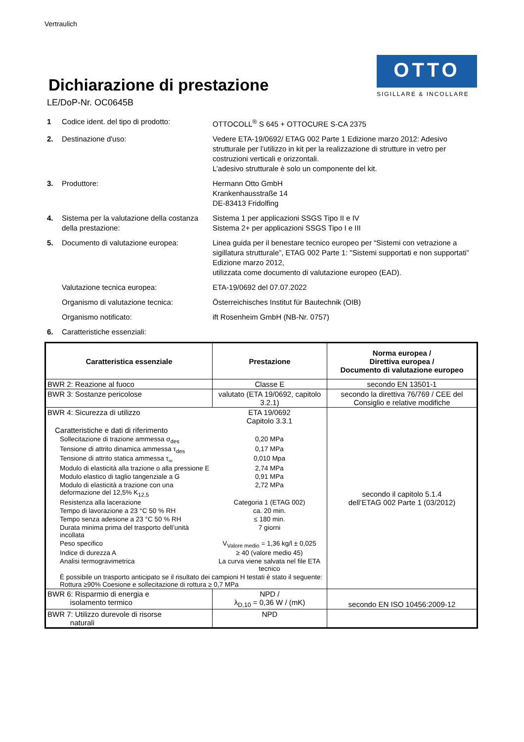Vertraulich
Dichiarazione di prestazione
LE/DoP-Nr. OC0645B
OTTO
SIGILLARE & INCOLLARE
1 Codice ident. del tipo di prodotto:
OTTOCOLL<sup>®</sup> S 645 + OTTOCURE S-CA 2375
2. Destinazione d'uso: Vedere ETA-19/0692/ ETAG 002 Parte 1 Edizione marzo 2012: Adesivo strutturale per l’utilizzo in kit per la realizzazione di strutture in vetro per costruzioni verticali e orizzontali.
L’adesivo strutturale è solo un componente del kit.
3. Produttore: Hermann Otto GmbH
Krankenhausstraße 14
DE-83413 Fridolfing
4. Sistema per la valutazione della costanza della prestazione:
Sistema 1 per applicazioni SSGS Tipo II e IV
Sistema 2+ per applicazioni SSGS Tipo I e III
5. Documento di valutazione europea: Linea guida per il benestare tecnico europeo per “Sistemi con vetrazione a sigillatura strutturale”, ETAG 002 Parte 1: "Sistemi supportati e non supportati” Edizione marzo 2012,
utilizzata come documento di valutazione europeo (EAD).
Valutazione tecnica europea: ETA-19/0692 del 07.07.2022
Organismo di valutazione tecnica: Österreichisches Institut für Bautechnik (OIB)
Organismo notificato: ift Rosenheim GmbH (NB-Nr. 0757)
6. Caratteristiche essenziali:
| Caratteristica essenziale | Prestazione | Norma europea / Direttiva europea / Documento di valutazione europeo |
| --- | --- | --- |
| BWR 2: Reazione al fuoco | Classe E | secondo EN 13501-1 |
| BWR 3: Sostanze pericolose | valutato (ETA 19/0692, capitolo 3.2.1) | secondo la direttiva 76/769 / CEE del Consiglio e relative modifiche |
| / BWR 4: Sicurezza di utilizzo / ETA 19/0692 Capitolo 3.3.1 / / Caratteristiche e dati di riferimento / / / Sollecitazione di trazione ammessa σ<sub>des</sub> / 0,20 MPa / / Tensione di attrito dinamica ammessa τ<sub>des</sub> / 0,17 MPa / / Tensione di attrito statica ammessa τ<sub>∞</sub> / 0,010 Mpa / / Modulo di elasticità alla trazione o alla pressione E / 2,74 MPa / / Modulo elastico di taglio tangenziale a G / 0,91 MPa / / Modulo di elasticità a trazione con una deformazione del 12,5% K<sub>12,5</sub> / 2,72 MPa / / Resistenza alla lacerazione / Categoria 1 (ETAG 002) / / Tempo di lavorazione a 23 °C 50 % RH / ca. 20 min. / / Tempo senza adesione a 23 °C 50 % RH / ≤ 180 min. / / Durata minima prima del trasporto dell’unità incollata / 7 giorni / / Peso specifico / V<sub>Valore medio</sub> = 1,36 kg/l ± 0,025 / / Indice di durezza A / ≥ 40 (valore medio 45) / / Analisi termogravimetrica / La curva viene salvata nel file ETA tecnico / / È possibile un trasporto anticipato se il risultato dei campioni H testati è stato il seguente: Rottura ≥90% Coesione e sollecitazione di rottura ≥ 0,7 MPa / / | | secondo il capitolo 5.1.4 dell’ETAG 002 Parte 1 (03/2012) |
| BWR 6: Risparmio di energia e isolamento termico | NPD / λ<sub>D,10</sub> = 0,36 W / (mK) | secondo EN ISO 10456:2009-12 |
| BWR 7: Utilizzo durevole di risorse naturali | NPD | |